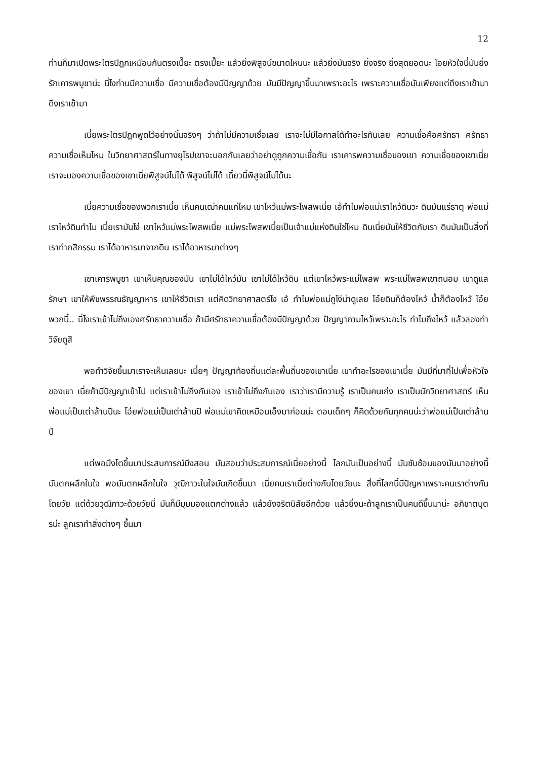12
ท่านก็มาเปิดพระไตรปิฎกเหมือนกันตรงเปี๊ยะ ตรงเปี๊ยะ แล้วยิ่งพิสูจน์ขนาดไหนนะ แล้วยิ่งมันจริง ยิ่งจริง ยิ่งสุดยอดนะ โอยหัวใจนี่มันยิ่งรักเคารพบูชาน่ะ นี่ไงท่านมีความเชื่อ มีความเชื่อต้องมีปัญญาด้วย มันมีปัญญาขึ้นมาเพราะอะไร เพราะความเชื่อมันเพียงแต่ดึงเราเข้ามา ดึงเราเข้ามา
เนี่ยพระไตรปิฎกพูดไว้อย่างนั้นจริงๆ ว่าถ้าไม่มีความเชื่อเลย เราจะไม่มีโอกาสได้ทำอะไรกันเลย ความเชื่อคือศรัทธา ศรัทธาความเชื่อเห็นไหม ในวิทยาศาสตร์ในทางยุโรปเขาจะบอกกันเลยว่าอย่าดูถูกความเชื่อกัน เราเคารพความเชื่อของเขา ความเชื่อของเขาเนี่ย เราจะมองความเชื่อของเขาเนี่ยพิสูจน์ไม่ได้ พิสูจน์ไม่ได้ เดี๋ยวนี้พิสูจน์ไม่ได้นะ
เนี่ยความเชื่อของพวกเราเนี่ย เห็นคนเฒ่าคนแก่ไหม เขาไหว้แม่พระโพสพเนี่ย เอ้ทำไมพ่อแม่เราไหว้ดินวะ ดินมันแร่ธาตุ พ่อแม่เราไหว้ดินทำไม เนี่ยเรามันโง่ เขาไหว้แม่พระโพสพเนี่ย แม่พระโพสพเนี่ยเป็นเจ้าแม่แห่งดินใช่ไหม ดินเนี่ยมันให้ชีวิตกับเรา ดินมันเป็นสิ่งที่เราทำกสิกรรม เราได้อาหารมาจากดิน เราได้อาหารมาต่างๆ
เขาเคารพบูชา เขาเห็นคุณของมัน เขาไม่ได้ไหว้มัน เขาไม่ได้ไหว้ดิน แต่เขาไหว้พระแม่โพสพ พระแม่โพสพเขาถนอม เขาดูแลรักษา เขาให้พืชพรรณธัญญาหาร เขาให้ชีวิตเรา แต่คิดวิทยาศาสตร์ไง เอ้ ทำไมพ่อแม่กูโง่น่าดูเลย โอ๋ยดินก็ต้องไหว้ น้ำก็ต้องไหว้ โอ๋ย พวกนี้.. นี่ไงเราเข้าไม่ถึงเองศรัทธาความเชื่อ ถ้ามีศรัทธาความเชื่อต้องมีปัญญาด้วย ปัญญาถามไหว้เพราะอะไร ทำไมถึงไหว้ แล้วลองทำวิจัยดูสิ
พอทำวิจัยขึ้นมาเราจะเห็นเลยนะ เนี่ยๆ ปัญญาท้องถิ่นแต่ละพื้นถิ่นของเขาเนี่ย เขาทำอะไรของเขาเนี่ย มันมีที่มาที่ไปเพื่อหัวใจของเขา เนี่ยถ้ามีปัญญาเข้าไป แต่เราเข้าไม่ถึงกันเอง เราเข้าไม่ถึงกันเอง เราว่าเรามีความรู้ เราเป็นคนเก่ง เราเป็นนักวิทยาศาสตร์ เห็นพ่อแม่เป็นเต่าล้านปีนะ โอ๋ยพ่อแม่เป็นเต่าล้านปี พ่อแม่เขาคิดเหมือนเอ็งมาก่อนน่ะ ตอนเด็กๆ ก็คิดด้วยกันทุกคนน่ะว่าพ่อแม่เป็นเต่าล้านปี
แต่พอมึงโตขึ้นมาประสบการณ์มึงสอน มันสอนว่าประสบการณ์เนี่ยอย่างนี้ โลกมันเป็นอย่างนี้ มันซับซ้อนของมันมาอย่างนี้ มันตกผลึกในใจ พอมันตกผลึกในใจ วุฒิภาวะในใจมันเกิดขึ้นมา เนี่ยคนเราเนี่ยต่างกันโดยวัยนะ สิ่งที่โลกนี้มีปัญหาเพราะคนเราต่างกันโดยวัย แต่ด้วยวุฒิภาวะด้วยวัยนี่ มันก็มีมุมมองแตกต่างแล้ว แล้วยังจริตนิสัยอีกด้วย แล้วยิ่งนะถ้าลูกเราเป็นคนดีขึ้นมาน่ะ อภิชาตบุตรน่ะ ลูกเราทำสิ่งต่างๆ ขึ้นมา